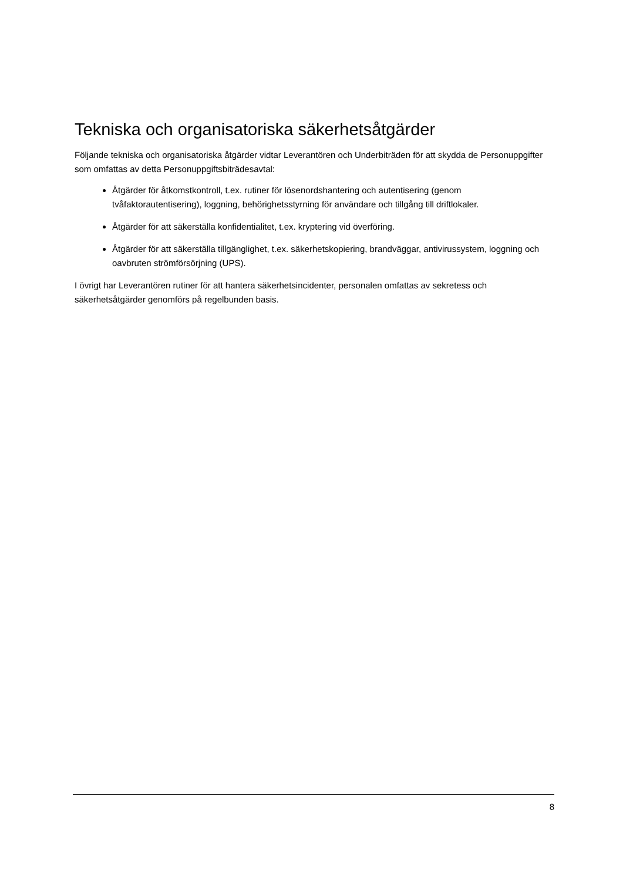Tekniska och organisatoriska säkerhetsåtgärder
Följande tekniska och organisatoriska åtgärder vidtar Leverantören och Underbiträden för att skydda de Personuppgifter som omfattas av detta Personuppgiftsbiträdesavtal:
Åtgärder för åtkomstkontroll, t.ex. rutiner för lösenordshantering och autentisering (genom tvåfaktorautentisering), loggning, behörighetsstyrning för användare och tillgång till driftlokaler.
Åtgärder för att säkerställa konfidentialitet, t.ex. kryptering vid överföring.
Åtgärder för att säkerställa tillgänglighet, t.ex. säkerhetskopiering, brandväggar, antivirussystem, loggning och oavbruten strömförsörjning (UPS).
I övrigt har Leverantören rutiner för att hantera säkerhetsincidenter, personalen omfattas av sekretess och säkerhetsåtgärder genomförs på regelbunden basis.
8